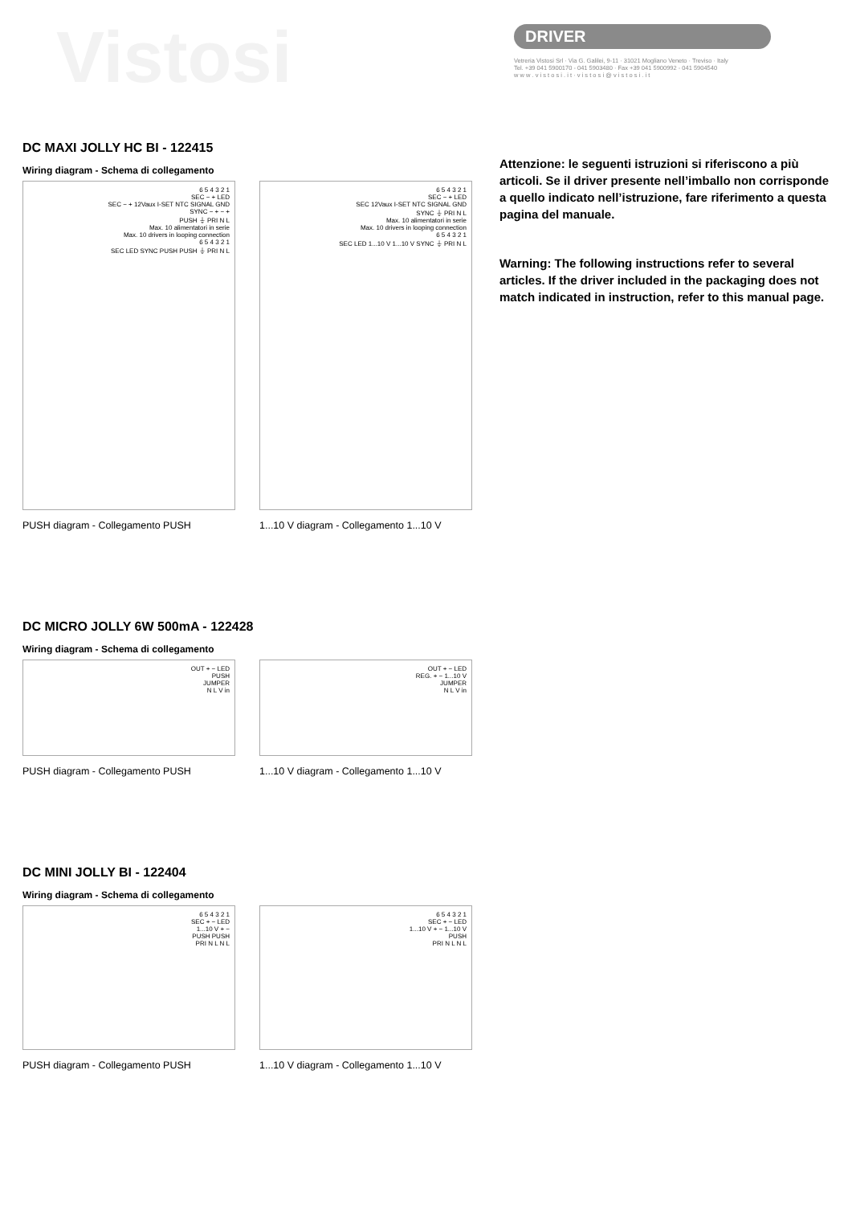Vistosi
DRIVER
Vetreria Vistosi Srl · Via G. Galilei, 9-11 · 31021 Mogliano Veneto · Treviso · Italy
Tel. +39 041 5900170 - 041 5903480 · Fax +39 041 5900992 - 041 5904540
w w w . v i s t o s i . i t · v i s t o s i @ v i s t o s i . i t
Attenzione: le seguenti istruzioni si riferiscono a più articoli. Se il driver presente nell’imballo non corrisponde a quello indicato nell’istruzione, fare riferimento a questa pagina del manuale.
Warning: The following instructions refer to several articles. If the driver included in the packaging does not match indicated in instruction, refer to this manual page.
DC MAXI JOLLY HC BI - 122415
Wiring diagram - Schema di collegamento
6 5 4 3 2 1
SEC − + LED
SEC − + 12Vaux I-SET NTC SIGNAL GND
SYNC − + − +
PUSH ⏚ PRI N L
Max. 10 alimentatori in serie
Max. 10 drivers in looping connection
6 5 4 3 2 1
SEC LED SYNC PUSH PUSH ⏚ PRI N L
PUSH diagram - Collegamento PUSH
6 5 4 3 2 1
SEC − + LED
SEC 12Vaux I-SET NTC SIGNAL GND
SYNC ⏚ PRI N L
Max. 10 alimentatori in serie
Max. 10 drivers in looping connection
6 5 4 3 2 1
SEC LED 1...10 V 1...10 V SYNC ⏚ PRI N L
1...10 V diagram - Collegamento 1...10 V
DC MICRO JOLLY 6W 500mA - 122428
Wiring diagram - Schema di collegamento
OUT + − LED
PUSH
JUMPER
N L V in
PUSH diagram - Collegamento PUSH
OUT + − LED
REG. + − 1...10 V
JUMPER
N L V in
1...10 V diagram - Collegamento 1...10 V
DC MINI JOLLY BI - 122404
Wiring diagram - Schema di collegamento
6 5 4 3 2 1
SEC + − LED
1...10 V + −
PUSH PUSH
PRI N L N L
PUSH diagram - Collegamento PUSH
6 5 4 3 2 1
SEC + − LED
1...10 V + − 1...10 V
PUSH
PRI N L N L
1...10 V diagram - Collegamento 1...10 V